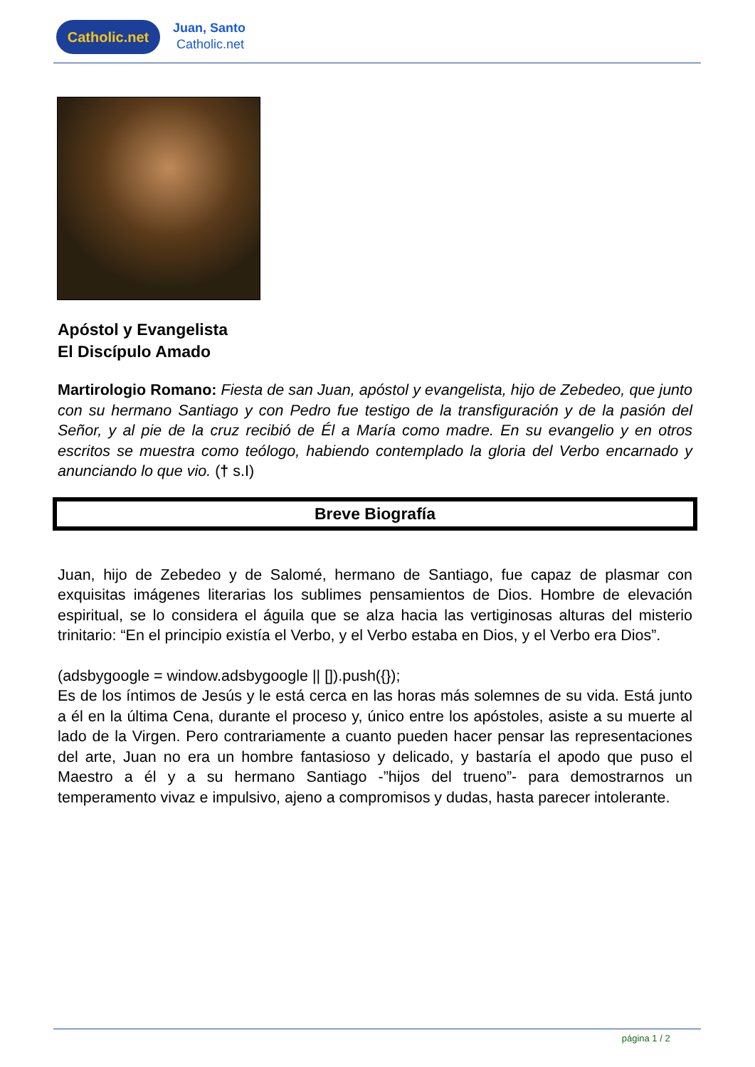Catholic.net
Juan, Santo
Catholic.net
Apóstol y Evangelista
El Discípulo Amado
Martirologio Romano: Fiesta de san Juan, apóstol y evangelista, hijo de Zebedeo, que junto con su hermano Santiago y con Pedro fue testigo de la transfiguración y de la pasión del Señor, y al pie de la cruz recibió de Él a María como madre. En su evangelio y en otros escritos se muestra como teólogo, habiendo contemplado la gloria del Verbo encarnado y anunciando lo que vio. († s.I)
Breve Biografía
Juan, hijo de Zebedeo y de Salomé, hermano de Santiago, fue capaz de plasmar con exquisitas imágenes literarias los sublimes pensamientos de Dios. Hombre de elevación espiritual, se lo considera el águila que se alza hacia las vertiginosas alturas del misterio trinitario: “En el principio existía el Verbo, y el Verbo estaba en Dios, y el Verbo era Dios”.
(adsbygoogle = window.adsbygoogle || []).push({});
Es de los íntimos de Jesús y le está cerca en las horas más solemnes de su vida. Está junto a él en la última Cena, durante el proceso y, único entre los apóstoles, asiste a su muerte al lado de la Virgen. Pero contrariamente a cuanto pueden hacer pensar las representaciones del arte, Juan no era un hombre fantasioso y delicado, y bastaría el apodo que puso el Maestro a él y a su hermano Santiago -”hijos del trueno”- para demostrarnos un temperamento vivaz e impulsivo, ajeno a compromisos y dudas, hasta parecer intolerante.
página 1 / 2